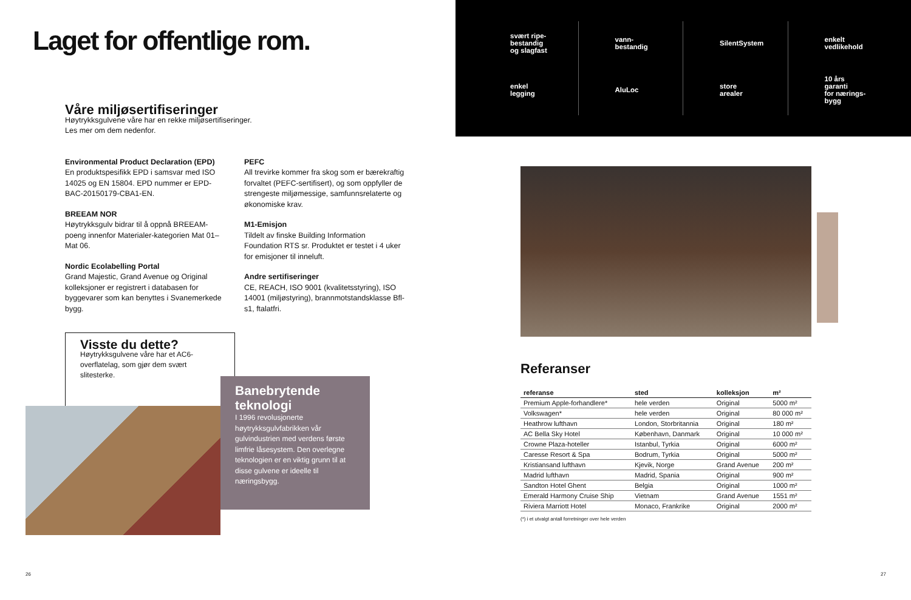Laget for offentlige rom.
Våre miljøsertifiseringer
Høytrykksgulvene våre har en rekke miljøsertifiseringer.
Les mer om dem nedenfor.
Environmental Product Declaration (EPD)
En produktspesifikk EPD i samsvar med ISO 14025 og EN 15804. EPD nummer er EPD-BAC-20150179-CBA1-EN.
BREEAM NOR
Høytrykksgulv bidrar til å oppnå BREEAM-poeng innenfor Materialer-kategorien Mat 01–Mat 06.
Nordic Ecolabelling Portal
Grand Majestic, Grand Avenue og Original kolleksjoner er registrert i databasen for byggevarer som kan benyttes i Svanemerkede bygg.
PEFC
All trevirke kommer fra skog som er bærekraftig forvaltet (PEFC-sertifisert), og som oppfyller de strengeste miljømessige, samfunnsrelaterte og økonomiske krav.
M1-Emisjon
Tildelt av finske Building Information Foundation RTS sr. Produktet er testet i 4 uker for emisjoner til inneluft.
Andre sertifiseringer
CE, REACH, ISO 9001 (kvalitetsstyring), ISO 14001 (miljøstyring), brannmotstandsklasse Bfl-s1, ftalatfri.
Visste du dette?
Høytrykksgulvene våre har et AC6-overflatelag, som gjør dem svært slitesterke.
Banebrytende teknologi
I 1996 revolusjonerte høytrykksgulvfabrikken vår gulvindustrien med verdens første limfrie låsesystem. Den overlegne teknologien er en viktig grunn til at disse gulvene er ideelle til næringsbygg.
26
svært ripe-
bestandig
og slagfast
vann-
bestandig
SilentSystem
enkelt
vedlikehold
enkel
legging
AluLoc
store
arealer
10 års
garanti
for nærings-
bygg
Referanser
| referanse | sted | kolleksjon | m² |
| --- | --- | --- | --- |
| Premium Apple-forhandlere* | hele verden | Original | 5000 m² |
| Volkswagen* | hele verden | Original | 80 000 m² |
| Heathrow lufthavn | London, Storbritannia | Original | 180 m² |
| AC Bella Sky Hotel | København, Danmark | Original | 10 000 m² |
| Crowne Plaza-hoteller | Istanbul, Tyrkia | Original | 6000 m² |
| Caresse Resort & Spa | Bodrum, Tyrkia | Original | 5000 m² |
| Kristiansand lufthavn | Kjevik, Norge | Grand Avenue | 200 m² |
| Madrid lufthavn | Madrid, Spania | Original | 900 m² |
| Sandton Hotel Ghent | Belgia | Original | 1000 m² |
| Emerald Harmony Cruise Ship | Vietnam | Grand Avenue | 1551 m² |
| Riviera Marriott Hotel | Monaco, Frankrike | Original | 2000 m² |
(*) i et utvalgt antall forretninger over hele verden
27